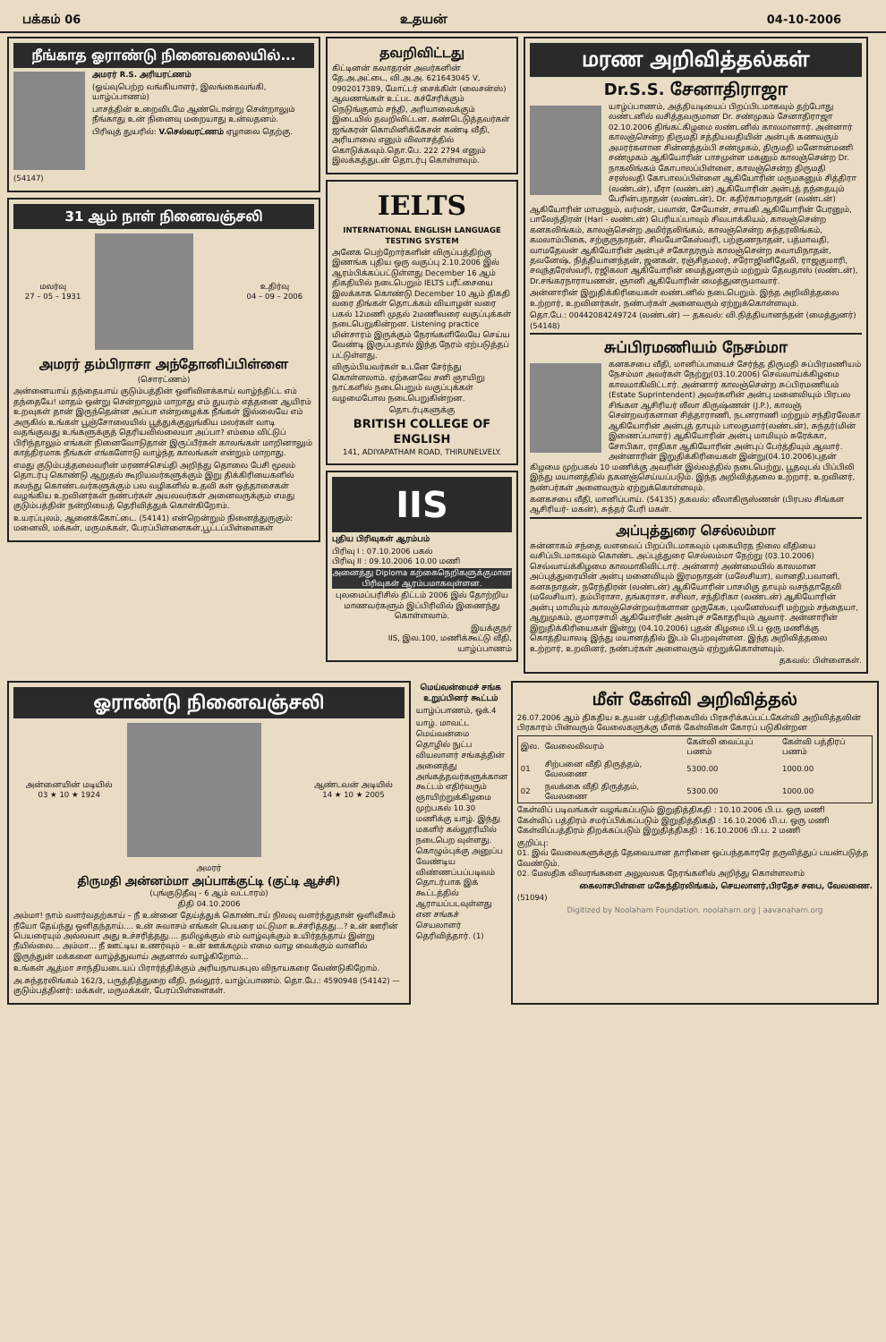பக்கம் 06 உதயன் 04-10-2006
நீங்காத ஓராண்டு நினைவலையில்...
அமரர் R.S. அரியரட்ணம்
(ஓய்வுபெற்ற வங்கியாளர், இலங்கைவங்கி, யாழ்ப்பாணம்)
பாசத்தின் உறைவிடமே ஆண்டொன்று சென்றாலும் நீங்காது உன் நினைவு மறையாது உன்வதனம்.
பிரிவுத் துயரில்: V.செல்வரட்ணம் ஏழாலை தெற்கு.
(54147)
31 ஆம் நாள் நினைவஞ்சலி
| மலர்வு 27 – 05 – 1931 | | உதிர்வு 04 – 09 – 2006 |
அமரர் தம்பிராசா அந்தோனிப்பிள்ளை
(சொரட்ணம்)
அன்னையாய் தந்தையாய் குடும்பத்தின் ஒளிவிளக்காய் வாழ்ந்திட்ட எம் தந்தையே! மாதம் ஒன்று சென்றாலும் மாறாது எம் துயரம் எத்தனை ஆயிரம் உறவுகள் தான் இருந்தென்ன அப்பா என்றழைக்க நீங்கள் இல்லையே எம் அருகில் உங்கள் பூஞ்சோலையில் பூத்துக்குலுங்கிய மலர்கள் வாடி வதங்குவது உங்களுக்குத் தெரியவில்லையா அப்பா? எம்மை விட்டுப் பிரிந்தாலும் எங்கள் நினைவோடுதான் இருப்பீர்கள் காலங்கள் மாறினாலும் காத்திரமாக நீங்கள் எங்களோடு வாழ்ந்த காலங்கள் என்றும் மாறாது.
எமது குடும்பத்தலைவரின் மரணச்செய்தி அறிந்து தொலை பேசி மூலம் தொடர்பு கொண்டு ஆறுதல் கூறியவர்களுக்கும் இறு திக்கிரியைகளில் கலந்து கொண்டவர்களுக்கும் பல வழிகளில் உதவி கள் ஒத்தாசைகள் வழங்கிய உறவினர்கள் நண்பர்கள் அயலவர்கள் அனைவருக்கும் எமது குடும்பத்தின் நன்றியைத் தெரிவித்துக் கொள்கிறோம்.
உயரப்புலம், ஆனைக்கோட்டை. (54141) என்றென்றும் நினைத்துருகும்: மனைவி, மக்கள், மருமக்கள், பேரப்பிள்ளைகள்,பூட்டப்பிள்ளைகள்
தவறிவிட்டது
கிட்டினன் கலாதரன் அவர்களின் தே.அ.அட்டை, வி.அ.அ. 621643045 V, 0902017389, மோட்டர் சைக்கிள் (லைசன்ஸ்) ஆவணங்கள் உட்பட கச்சேரிக்கும் நெடுங்குளம் சந்தி, அரியாலைக்கும் இடையில் தவறிவிட்டன. கண்டெடுத்தவர்கள் ஐங்கரன் கொமினிக்கேசன் கண்டி வீதி, அரியாலை எனும் விலாசத்தில் கொடுக்கவும்.தொ.பே. 222 2794 எனும் இலக்கத்துடன் தொடர்பு கொள்ளவும்.
IELTS
INTERNATIONAL ENGLISH LANGUAGE TESTING SYSTEM
அனேக பெற்றோர்களின் விருப்பத்திற்கு இணங்க புதிய ஒரு வகுப்பு 2.10.2006 இல் ஆரம்பிக்கப்பட்டுள்ளது December 16 ஆம் திகதியில் நடைபெறும் IELTS பரீட்சையை இலக்காக கொண்டு December 10 ஆம் திகதி வரை திங்கள் தொடக்கம் வியாழன் வரை பகல் 12மணி முதல் 2மணிவரை வகுப்புக்கள் நடைபெறுகின்றன. Listening practice மின்சாரம் இருக்கும் நேரங்களிலேயே செய்ய வேண்டி இருப்பதால் இந்த நேரம் ஏற்படுத்தப் பட்டுள்ளது.
விரும்பியவர்கள் உடனே சேர்ந்து கொள்ளலாம். ஏற்கனவே சனி ஞாயிறு நாட்களில் நடைபெறும் வகுப்புக்கள் வழமைபோல நடைபெறுகின்றன.
தொடர்புகளுக்கு
BRITISH COLLEGE OF ENGLISH
141, ADIYAPATHAM ROAD, THIRUNELVELY.
IIS
புதிய பிரிவுகள் ஆரம்பம்
பிரிவு I : 07.10.2006 பகல்
பிரிவு II : 09.10.2006 10.00 மணி
அனைத்து Diploma கற்கைநெறிகளுக்குமான பிரிவுகள் ஆரம்பமாகவுள்ளன.
புலமைப்பரிசில் திட்டம் 2006 இல் தோற்றிய மாணவர்களும் இப்பிரிவில் இணைந்து கொள்ளலாம்.
இயக்குநர்
IIS, இல.100, மணிக்கூட்டு வீதி, யாழ்ப்பாணம்
மரண அறிவித்தல்கள்
Dr.S.S. சேனாதிராஜா
யாழ்ப்பாணம், அத்தியடியைப் பிறப்பிடமாகவும் தற்போது லண்டனில் வசித்தவருமான Dr. சண்முகம் சேனாதிராஜா 02.10.2006 திங்கட்கிழமை லண்டனில் காலமானார். அன்னார் காலஞ்சென்ற திருமதி சத்தியவதியின் அன்புக் கணவரும் அமரர்களான சின்னத்தம்பி சண்முகம், திருமதி மனோன்மணி சண்முகம் ஆகியோரின் பாசமுள்ள மகனும் காலஞ்சென்ற Dr. நாகலிங்கம் கோபாலப்பிள்ளை, காலஞ்சென்ற திருமதி சரஸ்வதி கோபாலப்பிள்ளை ஆகியோரின் மருமகனும் சித்திரா (லண்டன்), மீரா (லண்டன்) ஆகியோரின் அன்புத் தந்தையும் பேரின்பநாதன் (லண்டன்), Dr. கதிர்காமநாதன் (லண்டன்) ஆகியோரின் மாமனும், வர்மன், பவான், சேயோன், சாயகி ஆகியோரின் பேரனும், பாலேந்திரன் (Hari - லண்டன்) பெரியப்பாவும் சிவபாக்கியம், காலஞ்சென்ற கனகலிங்கம், காலஞ்சென்ற அமிர்தலிங்கம், காலஞ்சென்ற சுந்தரலிங்கம், கமலாம்பிகை, சற்குருநாதன், சிவயோகேஸ்வரி, பற்குணநாதன், பத்மாவதி, வாமதேவன் ஆகியோரின் அன்புச் சகோதரரும் காலஞ்சென்ற சுவாமிநாதன், தவனேஷ், நித்தியானந்தன், ஜனகன், ரஞ்சிதமலர், சரோஜினிதேவி, ராஜகுமாரி, சவுந்தரேஸ்வரி, ரஜிகலா ஆகியோரின் மைத்துனரும் மற்றும் தேவதாஸ் (லண்டன்), Dr.சங்கரநாராயணன், ஞானி ஆகியோரின் மைத்துனருமாவார்.
அன்னாரின் இறுதிக்கிரியைகள் லண்டனில் நடைபெறும். இந்த அறிவித்தலை உற்றார், உறவினர்கள், நண்பர்கள் அனைவரும் ஏற்றுக்கொள்ளவும்.
தொ.பே.: 00442084249724 (லண்டன்) — தகவல்: வி.நித்தியானந்தன் (மைத்துனர்) (54148)
சுப்பிரமணியம் நேசம்மா
கனகசபை வீதி, மானிப்பாயைச் சேர்ந்த திருமதி சுப்பிரமணியம் நேசம்மா அவர்கள் நேற்று(03.10.2006) செவ்வாய்க்கிழமை காலமாகிவிட்டார். அன்னார் காலஞ்சென்ற சுப்பிரமணியம் (Estate Suprintendent) அவர்களின் அன்பு மனைவியும் பிரபல சிங்கள ஆசிரியர் லீலா கிருஷ்ணன் (J.P.), காலஞ் சென்றவர்களான சித்தாராணி, நடனராணி மற்றும் சந்திரலேகா ஆகியோரின் அன்புத் தாயும் பாலகுமார்(லண்டன்), சுந்தர்(மின் இணைப்பாளர்) ஆகியோரின் அன்பு மாமியும் சுரேக்கா, சோபிகா, ராதிகா ஆகியோரின் அன்புப் பேர்த்தியும் ஆவார். அன்னாரின் இறுதிக்கிரியைகள் இன்று(04.10.2006)புதன் கிழமை முற்பகல் 10 மணிக்கு அவரின் இல்லத்தில் நடைபெற்று, பூதவுடல் பிப்பிலி இந்து மயானத்தில் தகனஞ்செய்யப்படும். இந்த அறிவித்தலை உற்றார், உறவினர், நண்பர்கள் அனைவரும் ஏற்றுக்கொள்ளவும்.
கனகசபை வீதி, மானிப்பாய். (54135) தகவல்: லீலாகிருஸ்ணன் (பிரபல சிங்கள ஆசிரியர்- மகன்), சுந்தர் பேரி மகள்.
அப்புத்துரை செல்லம்மா
சுன்னாகம் சந்தை வளவைப் பிறப்பிடமாகவும் புகையிரத நிலை வீதியை வசிப்பிடமாகவும் கொண்ட அப்புத்துரை செல்லம்மா நேற்று (03.10.2006) செவ்வாய்க்கிழமை காலமாகிவிட்டார். அன்னார் அண்மையில் காலமான அப்புத்துரையின் அன்பு மனைவியும் இரமநாதன் (மலேசியா), வானதி,பவானி, கனகநாதன், நரேந்திரன் (லண்டன்) ஆகியோரின் பாசமிகு தாயும் வசந்தாதேவி (மலேசியா), தம்பிராசா, தங்கராசா, சசிலா, சந்திரிகா (லண்டன்) ஆகியோரின் அன்பு மாமியும் காலஞ்சென்றவர்களான முருகேசு, புவனேஸ்வரி மற்றும் சந்தையா, ஆறுமுகம், குமாரசாமி ஆகியோரின் அன்புச் சகோதரியும் ஆவார். அன்னாரின் இறுதிக்கிரியைகள் இன்று (04.10.2006) புதன் கிழமை பி.ப ஒரு மணிக்கு கொத்தியாலடி இந்து மயானத்தில் இடம் பெறவுள்ளன. இந்த அறிவித்தலை உற்றார், உறவினர், நண்பர்கள் அனைவரும் ஏற்றுக்கொள்ளவும்.
தகவல்: பிள்ளைகள்.
ஓராண்டு நினைவஞ்சலி
| அன்னையின் மடியில் 03 ★ 10 ★ 1924 | | ஆண்டவன் அடியில் 14 ★ 10 ★ 2005 |
அமரர்
திருமதி அன்னம்மா அப்பாக்குட்டி (குட்டி ஆச்சி)
(புங்குடுதீவு - 6 ஆம் வட்டாரம்)
திதி 04.10.2006
அம்மா! நாம் வளர்வதற்காய் – நீ உன்னை தேய்த்துக் கொண்டாய் நிலவு வளர்ந்துதான் ஒளிவீசும் நீயோ தேய்ந்து ஒளிதந்தாய்.... உன் சுவாசம் எங்கள் பெயரை மட்டுமா உச்சரித்தது...? உன் ஊரின் பெயரையும் அல்லவா அது உச்சரித்தது.... தமிழுக்கும் எம் வாழ்வுக்கும் உயிர்தந்தாய் இன்று நீயில்லை... அம்மா... நீ ஊட்டிய உணர்வும் – உன் ஊக்கமும் எமை வாழ வைக்கும் வானில் இருந்துன் மக்களை வாழ்த்துவாய் அதனால் வாழ்கிறோம்...
உங்கள் ஆத்மா சாந்தியடையப் பிரார்த்திக்கும் அரியநாயகபுல விநாயகரை வேண்டுகிறோம்.
அ.சுந்தரலிங்கம் 162/3, பருத்தித்துறை வீதி, நல்லூர், யாழ்ப்பாணம். தொ.பே.: 4590948 (54142) — குடும்பத்தினர்: மக்கள், மருமக்கள், பேரப்பிள்ளைகள்.
மெய்வன்மைச் சங்க உறுப்பினர் கூட்டம்
யாழ்ப்பாணம், ஒக்.4
யாழ். மாவட்ட மெய்வன்மை தொழில் நுட்ப வியலாளர் சங்கத்தின் அனைத்து அங்கத்தவர்களுக்கான கூட்டம் எதிர்வரும் ஞாயிற்றுக்கிழமை முற்பகல் 10.30 மணிக்கு யாழ். இந்து மகளிர் கல்லூரியில் நடைபெற வுள்ளது. கொழும்புக்கு அனுப்ப வேண்டிய விண்ணப்பப்படிவம் தொடர்பாக இக் கூட்டத்தில் ஆராயப்படவுள்ளது என சங்கச் செயலாளர் தெரிவித்தார். (1)
மீள் கேள்வி அறிவித்தல்
26.07.2006 ஆம் திகதிய உதயன் பத்திரிகையில் பிரசுரிக்கப்பட்டகேள்வி அறிவித்தலின் பிரகாரம் பின்வரும் வேலைகளுக்கு மீளக் கேள்விகள் கோரப் படுகின்றன
| இல. | வேலைவிவரம் | கேள்வி வைப்புப் பணம் | கேள்வி பத்திரப் பணம் |
| --- | --- | --- | --- |
| 01 | சிற்பனை வீதி திருத்தம், வேலணை | 5300.00 | 1000.00 |
| 02 | நவக்கை வீதி திருத்தம், வேலணை | 5300.00 | 1000.00 |
கேள்விப் படிவங்கள் வழங்கப்படும் இறுதித்திகதி : 10.10.2006 பி.ப. ஒரு மணி
கேள்விப் பத்திரம் சமர்ப்பிக்கப்படும் இறுதித்திகதி : 16.10.2006 பி.ப. ஒரு மணி
கேள்விப்பத்திரம் திறக்கப்படும் இறுதித்திகதி : 16.10.2006 பி.ப. 2 மணி
குறிப்பு:
01. இவ் வேலைகளுக்குத் தேவையான தாரினை ஒப்பந்தகாரரே தருவித்துப் பயன்படுத்த வேண்டும்.
02. மேலதிக விவரங்களை அலுவலக நேரங்களில் அறிந்து கொள்ளலாம்
கைலாசபிள்ளை மகேந்திரலிங்கம், செயலாளர்,பிரதேச சபை, வேலணை.
(51094)
Digitized by Noolaham Foundation. noolaham.org | aavanaham.org